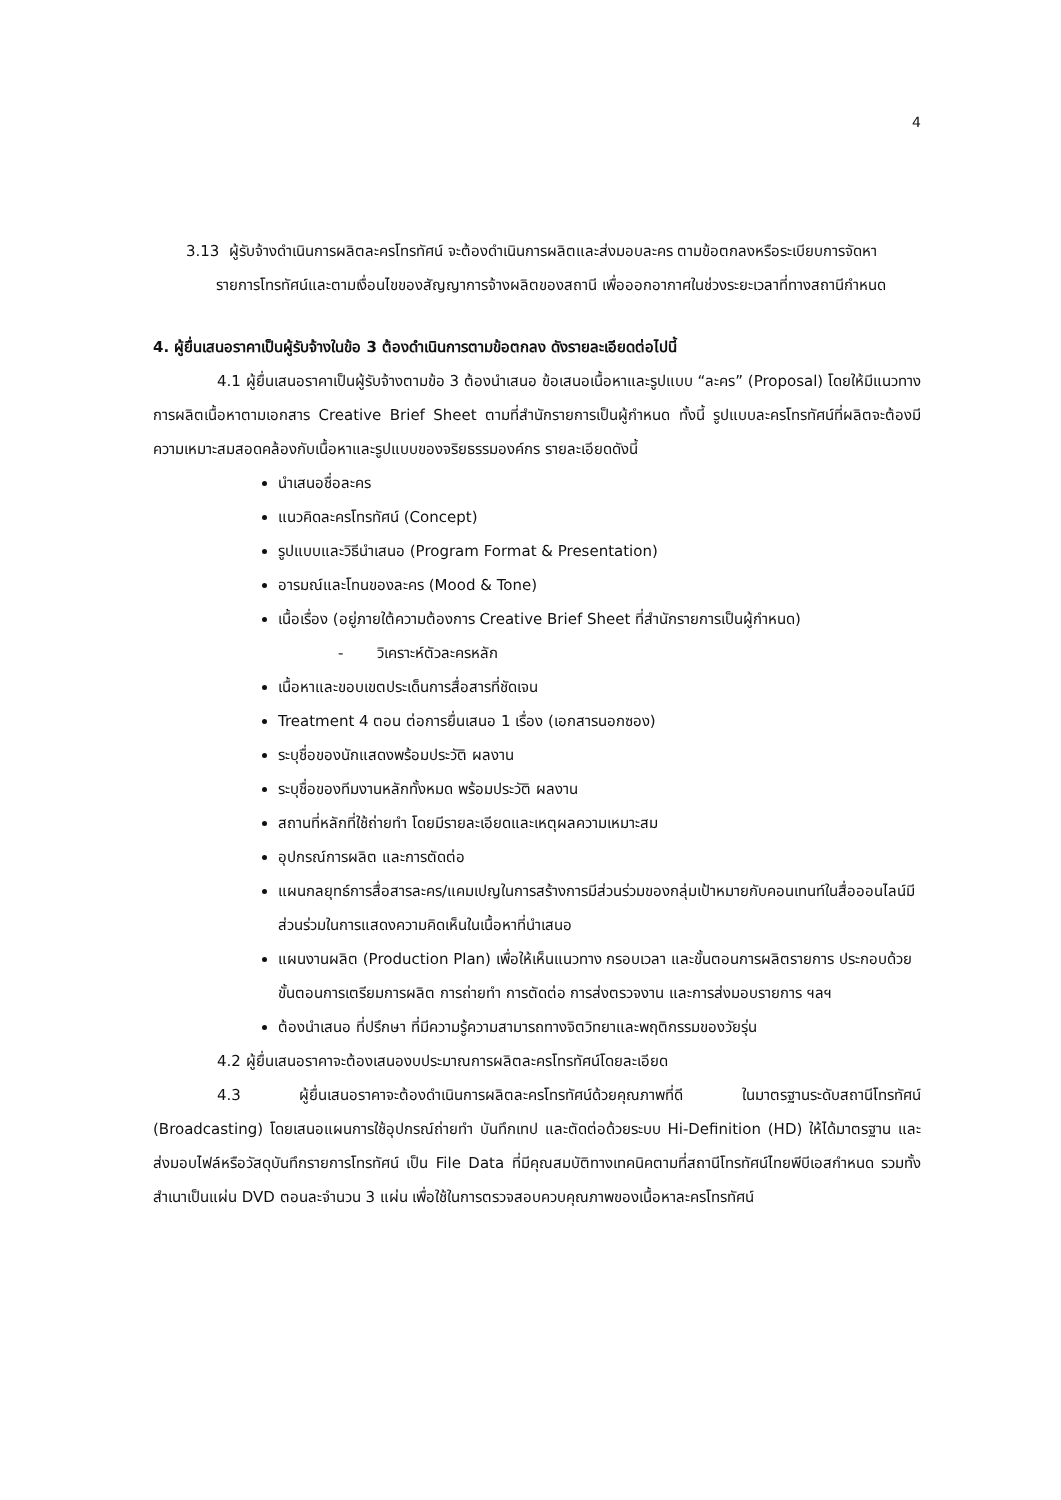4
3.13 ผู้รับจ้างดำเนินการผลิตละครโทรทัศน์ จะต้องดำเนินการผลิตและส่งมอบละคร ตามข้อตกลงหรือระเบียบการจัดหารายการโทรทัศน์และตามเงื่อนไขของสัญญาการจ้างผลิตของสถานี เพื่อออกอากาศในช่วงระยะเวลาที่ทางสถานีกำหนด
4. ผู้ยื่นเสนอราคาเป็นผู้รับจ้างในข้อ 3 ต้องดำเนินการตามข้อตกลง ดังรายละเอียดต่อไปนี้
4.1 ผู้ยื่นเสนอราคาเป็นผู้รับจ้างตามข้อ 3 ต้องนำเสนอ ข้อเสนอเนื้อหาและรูปแบบ “ละคร” (Proposal) โดยให้มีแนวทางการผลิตเนื้อหาตามเอกสาร Creative Brief Sheet ตามที่สำนักรายการเป็นผู้กำหนด ทั้งนี้ รูปแบบละครโทรทัศน์ที่ผลิตจะต้องมีความเหมาะสมสอดคล้องกับเนื้อหาและรูปแบบของจริยธรรมองค์กร รายละเอียดดังนี้
นำเสนอชื่อละคร
แนวคิดละครโทรทัศน์ (Concept)
รูปแบบและวิธีนำเสนอ (Program Format & Presentation)
อารมณ์และโทนของละคร (Mood & Tone)
เนื้อเรื่อง (อยู่ภายใต้ความต้องการ Creative Brief Sheet ที่สำนักรายการเป็นผู้กำหนด)
- วิเคราะห์ตัวละครหลัก
เนื้อหาและขอบเขตประเด็นการสื่อสารที่ชัดเจน
Treatment 4 ตอน ต่อการยื่นเสนอ 1 เรื่อง (เอกสารนอกซอง)
ระบุชื่อของนักแสดงพร้อมประวัติ ผลงาน
ระบุชื่อของทีมงานหลักทั้งหมด พร้อมประวัติ ผลงาน
สถานที่หลักที่ใช้ถ่ายทำ โดยมีรายละเอียดและเหตุผลความเหมาะสม
อุปกรณ์การผลิต และการตัดต่อ
แผนกลยุทธ์การสื่อสารละคร/แคมเปญในการสร้างการมีส่วนร่วมของกลุ่มเป้าหมายกับคอนเทนท์ในสื่อออนไลน์มีส่วนร่วมในการแสดงความคิดเห็นในเนื้อหาที่นำเสนอ
แผนงานผลิต (Production Plan) เพื่อให้เห็นแนวทาง กรอบเวลา และขั้นตอนการผลิตรายการ ประกอบด้วยขั้นตอนการเตรียมการผลิต การถ่ายทำ การตัดต่อ การส่งตรวจงาน และการส่งมอบรายการ ฯลฯ
ต้องนำเสนอ ที่ปรึกษา ที่มีความรู้ความสามารถทางจิตวิทยาและพฤติกรรมของวัยรุ่น
4.2 ผู้ยื่นเสนอราคาจะต้องเสนองบประมาณการผลิตละครโทรทัศน์โดยละเอียด
4.3 ผู้ยื่นเสนอราคาจะต้องดำเนินการผลิตละครโทรทัศน์ด้วยคุณภาพที่ดี ในมาตรฐานระดับสถานีโทรทัศน์ (Broadcasting) โดยเสนอแผนการใช้อุปกรณ์ถ่ายทำ บันทึกเทป และตัดต่อด้วยระบบ Hi-Definition (HD) ให้ได้มาตรฐาน และส่งมอบไฟล์หรือวัสดุบันทึกรายการโทรทัศน์ เป็น File Data ที่มีคุณสมบัติทางเทคนิคตามที่สถานีโทรทัศน์ไทยพีบีเอสกำหนด รวมทั้งสำเนาเป็นแผ่น DVD ตอนละจำนวน 3 แผ่น เพื่อใช้ในการตรวจสอบควบคุณภาพของเนื้อหาละครโทรทัศน์